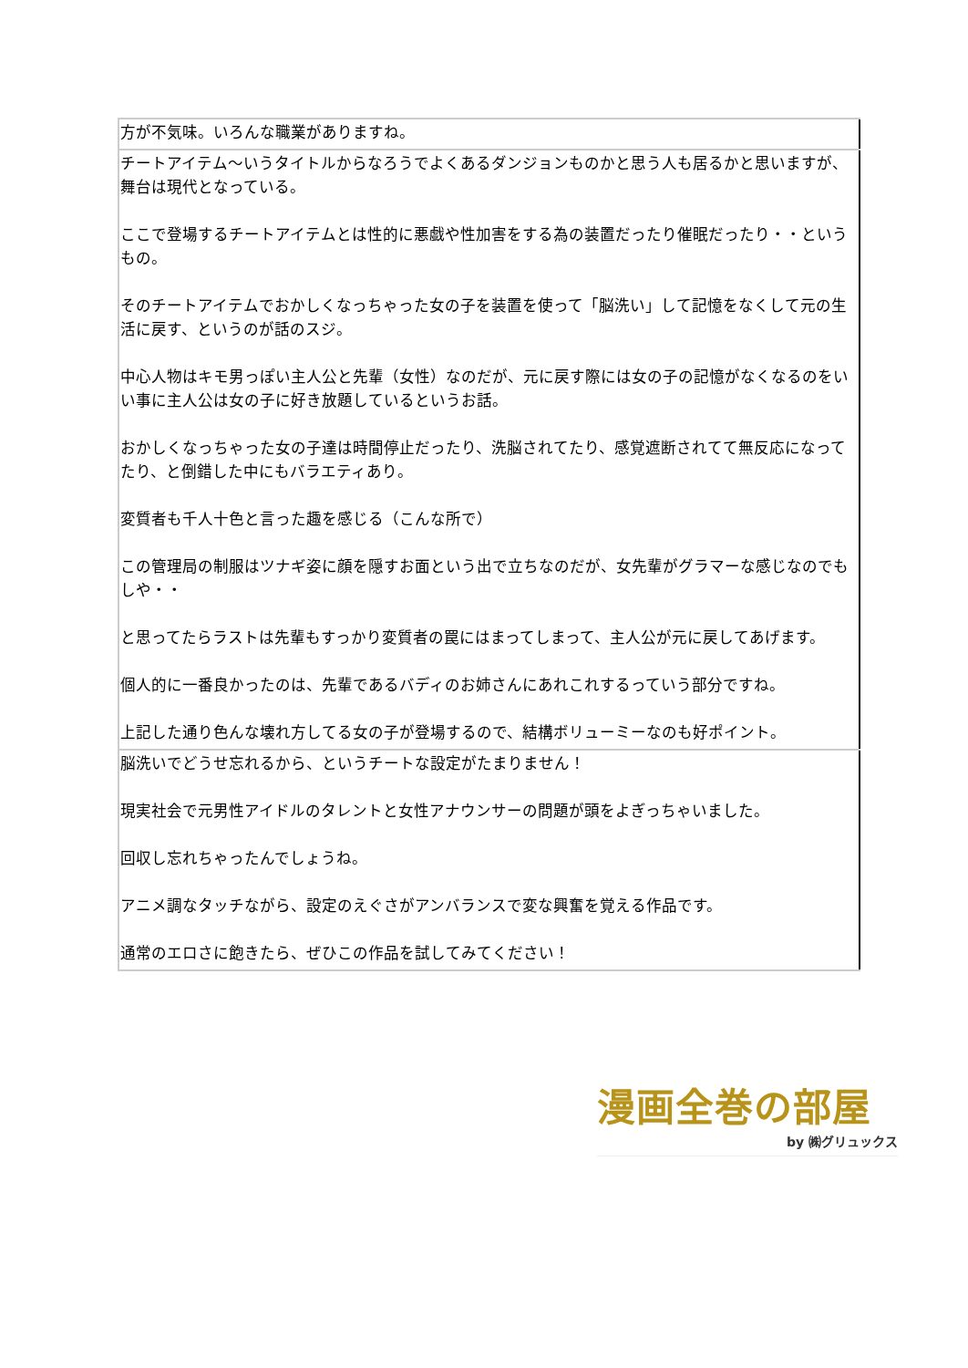| 方が不気味。いろんな職業がありますね。 |
| チートアイテム～いうタイトルからなろうでよくあるダンジョンものかと思う人も居るかと思いますが、舞台は現代となっている。 ここで登場するチートアイテムとは性的に悪戯や性加害をする為の装置だったり催眠だったり・・というもの。 そのチートアイテムでおかしくなっちゃった女の子を装置を使って「脳洗い」して記憶をなくして元の生活に戻す、というのが話のスジ。 中心人物はキモ男っぽい主人公と先輩（女性）なのだが、元に戻す際には女の子の記憶がなくなるのをいい事に主人公は女の子に好き放題しているというお話。 おかしくなっちゃった女の子達は時間停止だったり、洗脳されてたり、感覚遮断されてて無反応になってたり、と倒錯した中にもバラエティあり。 変質者も千人十色と言った趣を感じる（こんな所で） この管理局の制服はツナギ姿に顔を隠すお面という出で立ちなのだが、女先輩がグラマーな感じなのでもしや・・ と思ってたらラストは先輩もすっかり変質者の罠にはまってしまって、主人公が元に戻してあげます。 個人的に一番良かったのは、先輩であるバディのお姉さんにあれこれするっていう部分ですね。 上記した通り色んな壊れ方してる女の子が登場するので、結構ボリューミーなのも好ポイント。 |
| 脳洗いでどうせ忘れるから、というチートな設定がたまりません！ 現実社会で元男性アイドルのタレントと女性アナウンサーの問題が頭をよぎっちゃいました。 回収し忘れちゃったんでしょうね。 アニメ調なタッチながら、設定のえぐさがアンバランスで変な興奮を覚える作品です。 通常のエロさに飽きたら、ぜひこの作品を試してみてください！ |
漫画全巻の部屋
by ㈱グリュックス